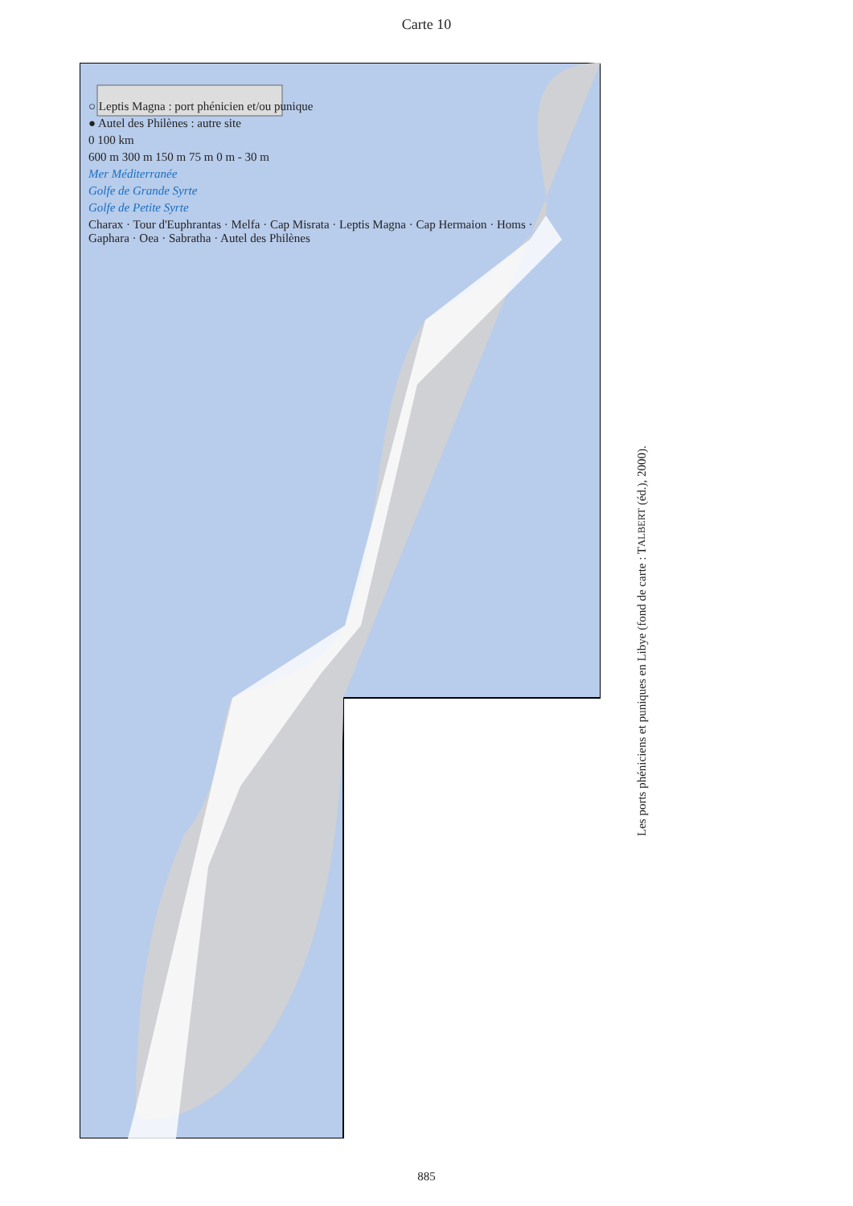Carte 10
○ Leptis Magna : port phénicien et/ou punique
● Autel des Philènes : autre site
0 100 km
600 m 300 m 150 m 75 m 0 m - 30 m
Mer Méditerranée
Golfe de Grande Syrte
Golfe de Petite Syrte
Charax · Tour d'Euphrantas · Melfa · Cap Misrata · Leptis Magna · Cap Hermaion · Homs · Gaphara · Oea · Sabratha · Autel des Philènes
Les ports phéniciens et puniques en Libye (fond de carte : TALBERT (éd.), 2000).
885